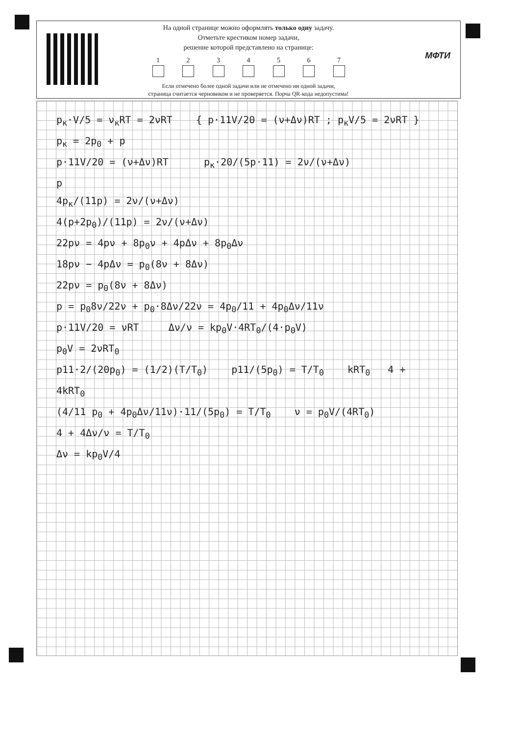МФТИ
На одной странице можно оформлять только одну задачу.
Отметьте крестиком номер задачи,
решение которой представлено на странице:
1 2 3 4 5 6 7
Если отмечено более одной задачи или не отмечено ни одной задачи,
страница считается черновиком и не проверяется. Порча QR-кода недопустима!
p<sub>к</sub>·V/5 = ν<sub>к</sub>RT = 2νRT { p·11V/20 = (ν+Δν)RT ; p<sub>к</sub>V/5 = 2νRT }
p<sub>к</sub> = 2p<sub>0</sub> + p
p·11V/20 = (ν+Δν)RT p<sub>к</sub>·20/(5p·11) = 2ν/(ν+Δν)
p
4p<sub>к</sub>/(11p) = 2ν/(ν+Δν)
4(p+2p<sub>0</sub>)/(11p) = 2ν/(ν+Δν)
22pν = 4pν + 8p<sub>0</sub>ν + 4pΔν + 8p<sub>0</sub>Δν
18pν − 4pΔν = p<sub>0</sub>(8ν + 8Δν)
22pν = p<sub>0</sub>(8ν + 8Δν)
p = p<sub>0</sub>8ν/22ν + p<sub>0</sub>·8Δν/22ν = 4p<sub>0</sub>/11 + 4p<sub>0</sub>Δν/11ν
p·11V/20 = νRT Δν/ν = kp<sub>0</sub>V·4RT<sub>0</sub>/(4·p<sub>0</sub>V)
p<sub>0</sub>V = 2νRT<sub>0</sub>
p11·2/(20p<sub>0</sub>) = (1/2)(T/T<sub>0</sub>) p11/(5p<sub>0</sub>) = T/T<sub>0</sub> kRT<sub>0</sub> 4 + 4kRT<sub>0</sub>
(4/11 p<sub>0</sub> + 4p<sub>0</sub>Δν/11ν)·11/(5p<sub>0</sub>) = T/T<sub>0</sub> ν = p<sub>0</sub>V/(4RT<sub>0</sub>)
4 + 4Δν/ν = T/T<sub>0</sub>
Δν = kp<sub>0</sub>V/4